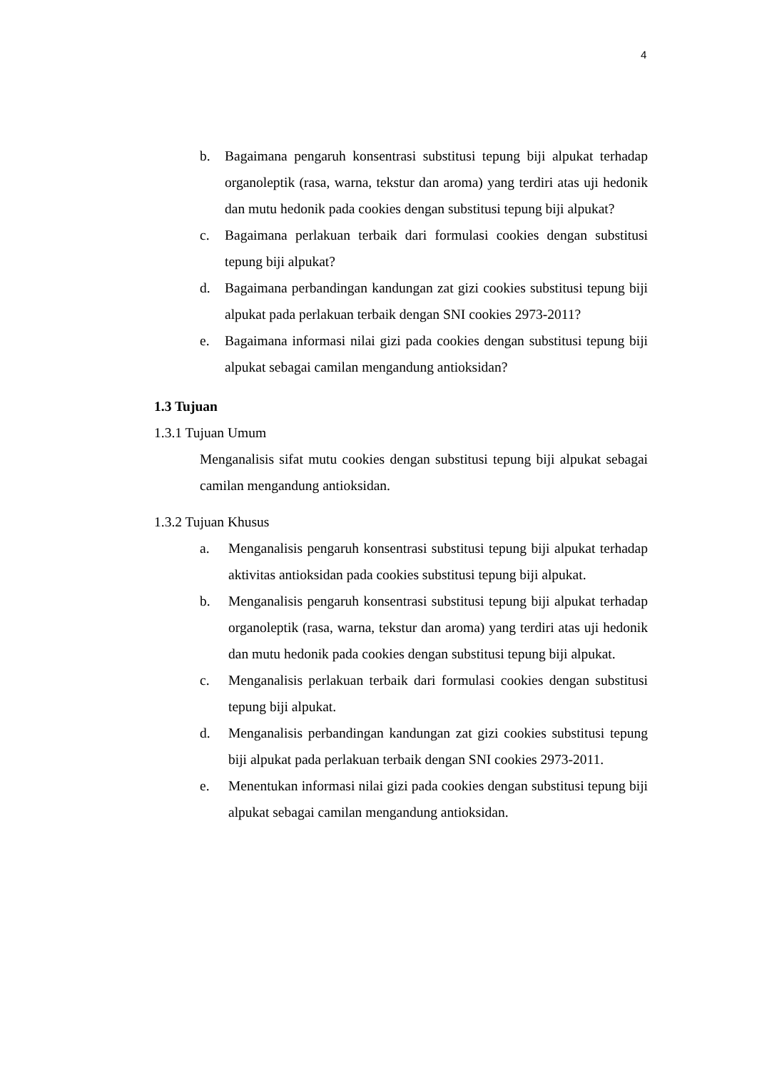4
b. Bagaimana pengaruh konsentrasi substitusi tepung biji alpukat terhadap organoleptik (rasa, warna, tekstur dan aroma) yang terdiri atas uji hedonik dan mutu hedonik pada cookies dengan substitusi tepung biji alpukat?
c. Bagaimana perlakuan terbaik dari formulasi cookies dengan substitusi tepung biji alpukat?
d. Bagaimana perbandingan kandungan zat gizi cookies substitusi tepung biji alpukat pada perlakuan terbaik dengan SNI cookies 2973-2011?
e. Bagaimana informasi nilai gizi pada cookies dengan substitusi tepung biji alpukat sebagai camilan mengandung antioksidan?
1.3 Tujuan
1.3.1 Tujuan Umum
Menganalisis sifat mutu cookies dengan substitusi tepung biji alpukat sebagai camilan mengandung antioksidan.
1.3.2 Tujuan Khusus
a. Menganalisis pengaruh konsentrasi substitusi tepung biji alpukat terhadap aktivitas antioksidan pada cookies substitusi tepung biji alpukat.
b. Menganalisis pengaruh konsentrasi substitusi tepung biji alpukat terhadap organoleptik (rasa, warna, tekstur dan aroma) yang terdiri atas uji hedonik dan mutu hedonik pada cookies dengan substitusi tepung biji alpukat.
c. Menganalisis perlakuan terbaik dari formulasi cookies dengan substitusi tepung biji alpukat.
d. Menganalisis perbandingan kandungan zat gizi cookies substitusi tepung biji alpukat pada perlakuan terbaik dengan SNI cookies 2973-2011.
e. Menentukan informasi nilai gizi pada cookies dengan substitusi tepung biji alpukat sebagai camilan mengandung antioksidan.